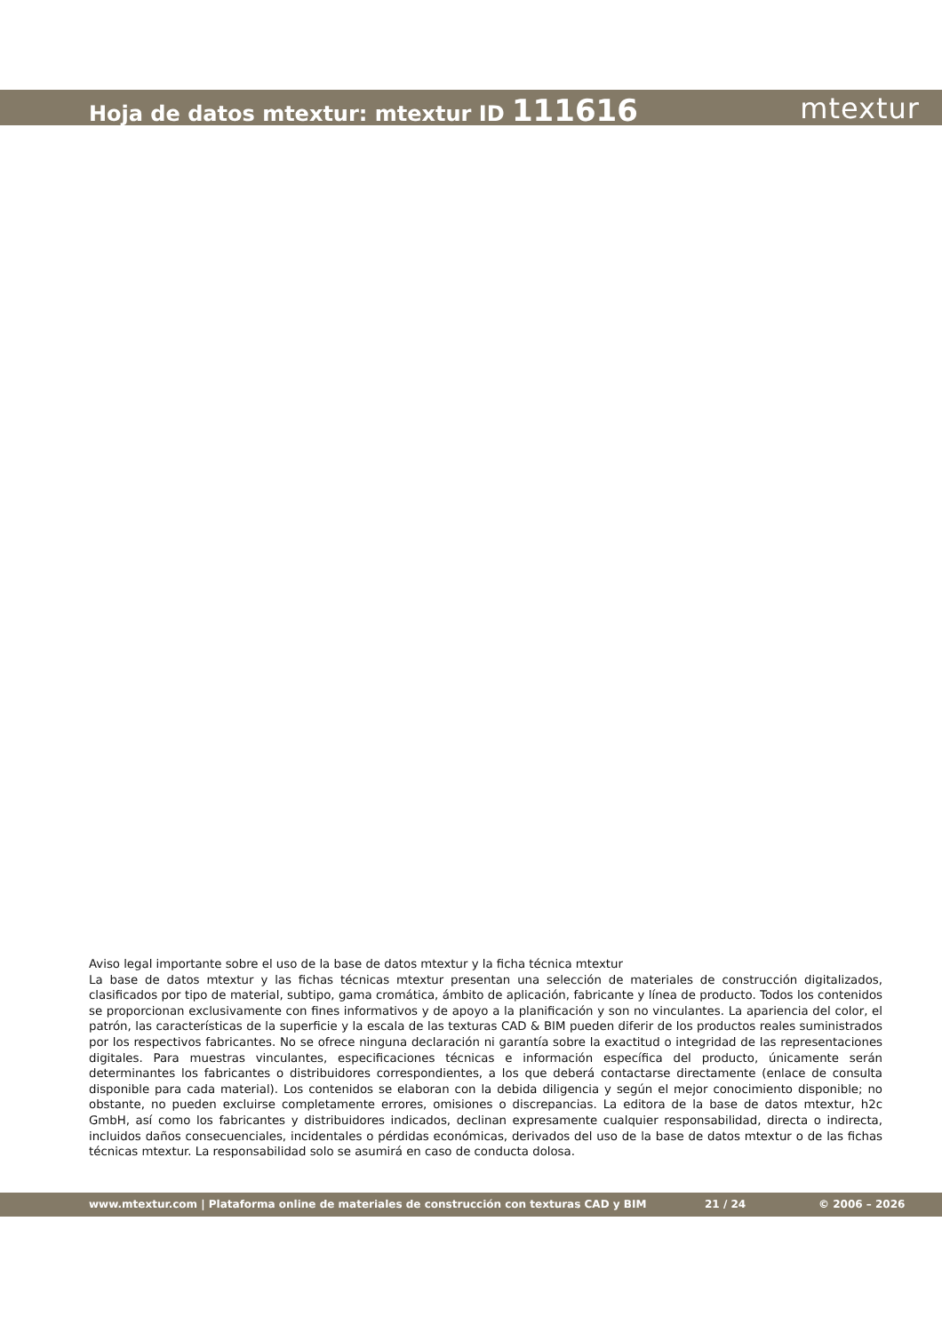Hoja de datos mtextur: mtextur ID 111616
mtextur
Aviso legal importante sobre el uso de la base de datos mtextur y la ficha técnica mtextur
La base de datos mtextur y las fichas técnicas mtextur presentan una selección de materiales de construcción digitalizados, clasificados por tipo de material, subtipo, gama cromática, ámbito de aplicación, fabricante y línea de producto. Todos los contenidos se proporcionan exclusivamente con fines informativos y de apoyo a la planificación y son no vinculantes. La apariencia del color, el patrón, las características de la superficie y la escala de las texturas CAD & BIM pueden diferir de los productos reales suministrados por los respectivos fabricantes. No se ofrece ninguna declaración ni garantía sobre la exactitud o integridad de las representaciones digitales. Para muestras vinculantes, especificaciones técnicas e información específica del producto, únicamente serán determinantes los fabricantes o distribuidores correspondientes, a los que deberá contactarse directamente (enlace de consulta disponible para cada material). Los contenidos se elaboran con la debida diligencia y según el mejor conocimiento disponible; no obstante, no pueden excluirse completamente errores, omisiones o discrepancias. La editora de la base de datos mtextur, h2c GmbH, así como los fabricantes y distribuidores indicados, declinan expresamente cualquier responsabilidad, directa o indirecta, incluidos daños consecuenciales, incidentales o pérdidas económicas, derivados del uso de la base de datos mtextur o de las fichas técnicas mtextur. La responsabilidad solo se asumirá en caso de conducta dolosa.
www.mtextur.com | Plataforma online de materiales de construcción con texturas CAD y BIM 21 / 24 © 2006 – 2026